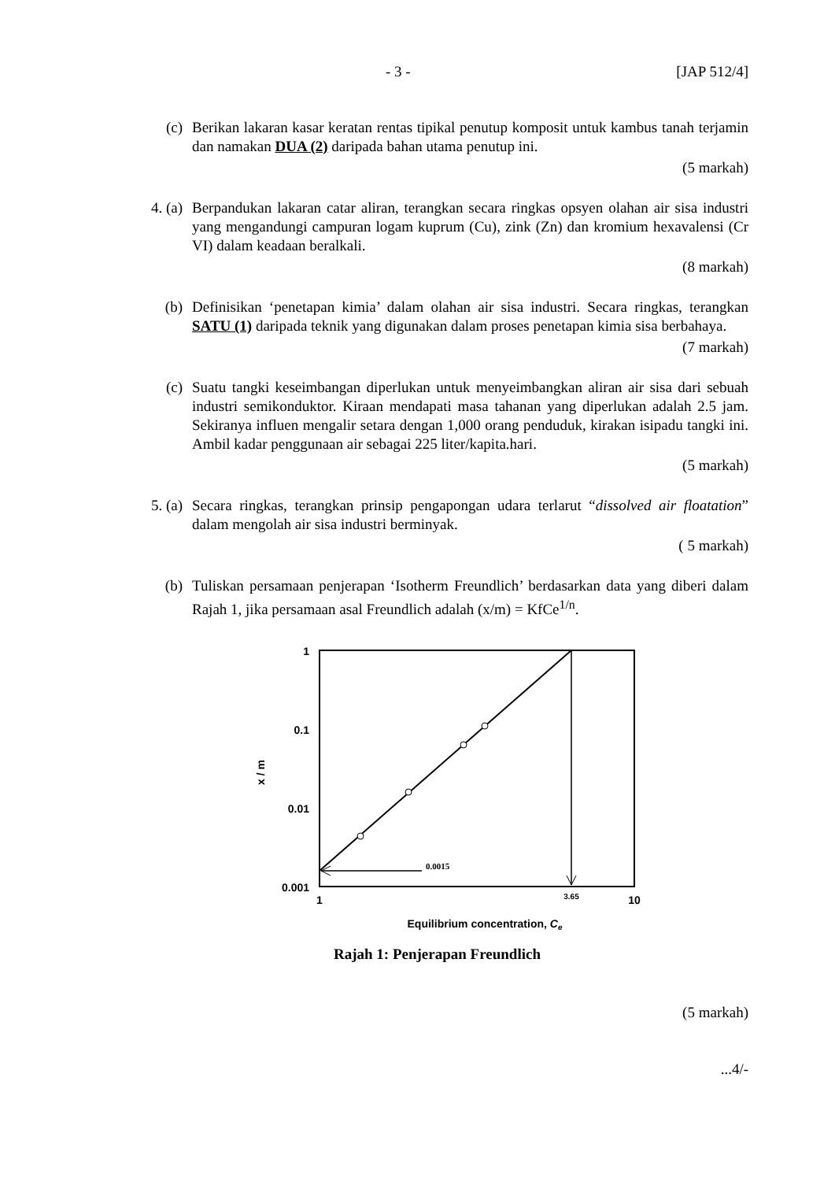- 3 - [JAP 512/4]
(c) Berikan lakaran kasar keratan rentas tipikal penutup komposit untuk kambus tanah terjamin dan namakan DUA (2) daripada bahan utama penutup ini.
(5 markah)
4. (a) Berpandukan lakaran catar aliran, terangkan secara ringkas opsyen olahan air sisa industri yang mengandungi campuran logam kuprum (Cu), zink (Zn) dan kromium hexavalensi (Cr VI) dalam keadaan beralkali.
(8 markah)
(b) Definisikan ‘penetapan kimia’ dalam olahan air sisa industri. Secara ringkas, terangkan SATU (1) daripada teknik yang digunakan dalam proses penetapan kimia sisa berbahaya.
(7 markah)
(c) Suatu tangki keseimbangan diperlukan untuk menyeimbangkan aliran air sisa dari sebuah industri semikonduktor. Kiraan mendapati masa tahanan yang diperlukan adalah 2.5 jam. Sekiranya influen mengalir setara dengan 1,000 orang penduduk, kirakan isipadu tangki ini. Ambil kadar penggunaan air sebagai 225 liter/kapita.hari.
(5 markah)
5. (a) Secara ringkas, terangkan prinsip pengapongan udara terlarut “dissolved air floatation” dalam mengolah air sisa industri berminyak.
( 5 markah)
(b) Tuliskan persamaan penjerapan ‘Isotherm Freundlich’ berdasarkan data yang diberi dalam Rajah 1, jika persamaan asal Freundlich adalah (x/m) = KfCe<sup>1/n</sup>.
1
0.1
0.01
0.001
x / m
0.0015
1
3.65
10
Equilibrium concentration, Ce
Rajah 1: Penjerapan Freundlich
(5 markah)
...4/-